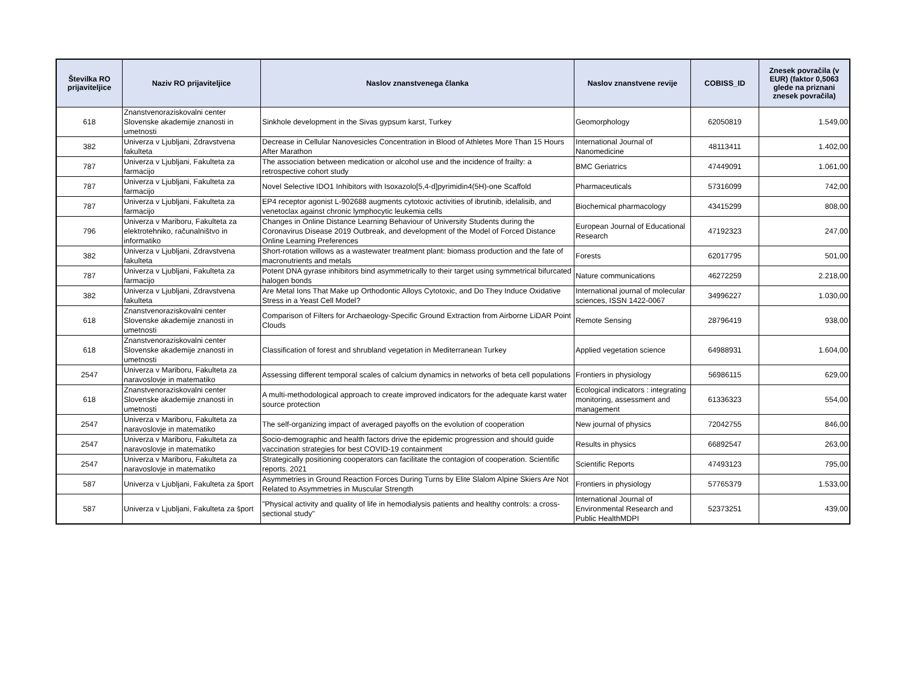| Številka RO prijaviteljice | Naziv RO prijaviteljice | Naslov znanstvenega članka | Naslov znanstvene revije | COBISS_ID | Znesek povračila (v EUR) (faktor 0,5063 glede na priznani znesek povračila) |
| --- | --- | --- | --- | --- | --- |
| 618 | Znanstvenoraziskovalni center Slovenske akademije znanosti in umetnosti | Sinkhole development in the Sivas gypsum karst, Turkey | Geomorphology | 62050819 | 1.549,00 |
| 382 | Univerza v Ljubljani, Zdravstvena fakulteta | Decrease in Cellular Nanovesicles Concentration in Blood of Athletes More Than 15 Hours After Marathon | International Journal of Nanomedicine | 48113411 | 1.402,00 |
| 787 | Univerza v Ljubljani, Fakulteta za farmacijo | The association between medication or alcohol use and the incidence of frailty: a retrospective cohort study | BMC Geriatrics | 47449091 | 1.061,00 |
| 787 | Univerza v Ljubljani, Fakulteta za farmacijo | Novel Selective IDO1 Inhibitors with Isoxazolo[5,4-d]pyrimidin4(5H)-one Scaffold | Pharmaceuticals | 57316099 | 742,00 |
| 787 | Univerza v Ljubljani, Fakulteta za farmacijo | EP4 receptor agonist L-902688 augments cytotoxic activities of ibrutinib, idelalisib, and venetoclax against chronic lymphocytic leukemia cells | Biochemical pharmacology | 43415299 | 808,00 |
| 796 | Univerza v Mariboru, Fakulteta za elektrotehniko, računalništvo in informatiko | Changes in Online Distance Learning Behaviour of University Students during the Coronavirus Disease 2019 Outbreak, and development of the Model of Forced Distance Online Learning Preferences | European Journal of Educational Research | 47192323 | 247,00 |
| 382 | Univerza v Ljubljani, Zdravstvena fakulteta | Short-rotation willows as a wastewater treatment plant: biomass production and the fate of macronutrients and metals | Forests | 62017795 | 501,00 |
| 787 | Univerza v Ljubljani, Fakulteta za farmacijo | Potent DNA gyrase inhibitors bind asymmetrically to their target using symmetrical bifurcated halogen bonds | Nature communications | 46272259 | 2.218,00 |
| 382 | Univerza v Ljubljani, Zdravstvena fakulteta | Are Metal Ions That Make up Orthodontic Alloys Cytotoxic, and Do They Induce Oxidative Stress in a Yeast Cell Model? | International journal of molecular sciences, ISSN 1422-0067 | 34996227 | 1.030,00 |
| 618 | Znanstvenoraziskovalni center Slovenske akademije znanosti in umetnosti | Comparison of Filters for Archaeology-Specific Ground Extraction from Airborne LiDAR Point Clouds | Remote Sensing | 28796419 | 938,00 |
| 618 | Znanstvenoraziskovalni center Slovenske akademije znanosti in umetnosti | Classification of forest and shrubland vegetation in Mediterranean Turkey | Applied vegetation science | 64988931 | 1.604,00 |
| 2547 | Univerza v Mariboru, Fakulteta za naravoslovje in matematiko | Assessing different temporal scales of calcium dynamics in networks of beta cell populations | Frontiers in physiology | 56986115 | 629,00 |
| 618 | Znanstvenoraziskovalni center Slovenske akademije znanosti in umetnosti | A multi-methodological approach to create improved indicators for the adequate karst water source protection | Ecological indicators : integrating monitoring, assessment and management | 61336323 | 554,00 |
| 2547 | Univerza v Mariboru, Fakulteta za naravoslovje in matematiko | The self-organizing impact of averaged payoffs on the evolution of cooperation | New journal of physics | 72042755 | 846,00 |
| 2547 | Univerza v Mariboru, Fakulteta za naravoslovje in matematiko | Socio-demographic and health factors drive the epidemic progression and should guide vaccination strategies for best COVID-19 containment | Results in physics | 66892547 | 263,00 |
| 2547 | Univerza v Mariboru, Fakulteta za naravoslovje in matematiko | Strategically positioning cooperators can facilitate the contagion of cooperation. Scientific reports. 2021 | Scientific Reports | 47493123 | 795,00 |
| 587 | Univerza v Ljubljani, Fakulteta za šport | Asymmetries in Ground Reaction Forces During Turns by Elite Slalom Alpine Skiers Are Not Related to Asymmetries in Muscular Strength | Frontiers in physiology | 57765379 | 1.533,00 |
| 587 | Univerza v Ljubljani, Fakulteta za šport | "Physical activity and quality of life in hemodialysis patients and healthy controls: a cross-sectional study" | International Journal of Environmental Research and Public HealthMDPI | 52373251 | 439,00 |